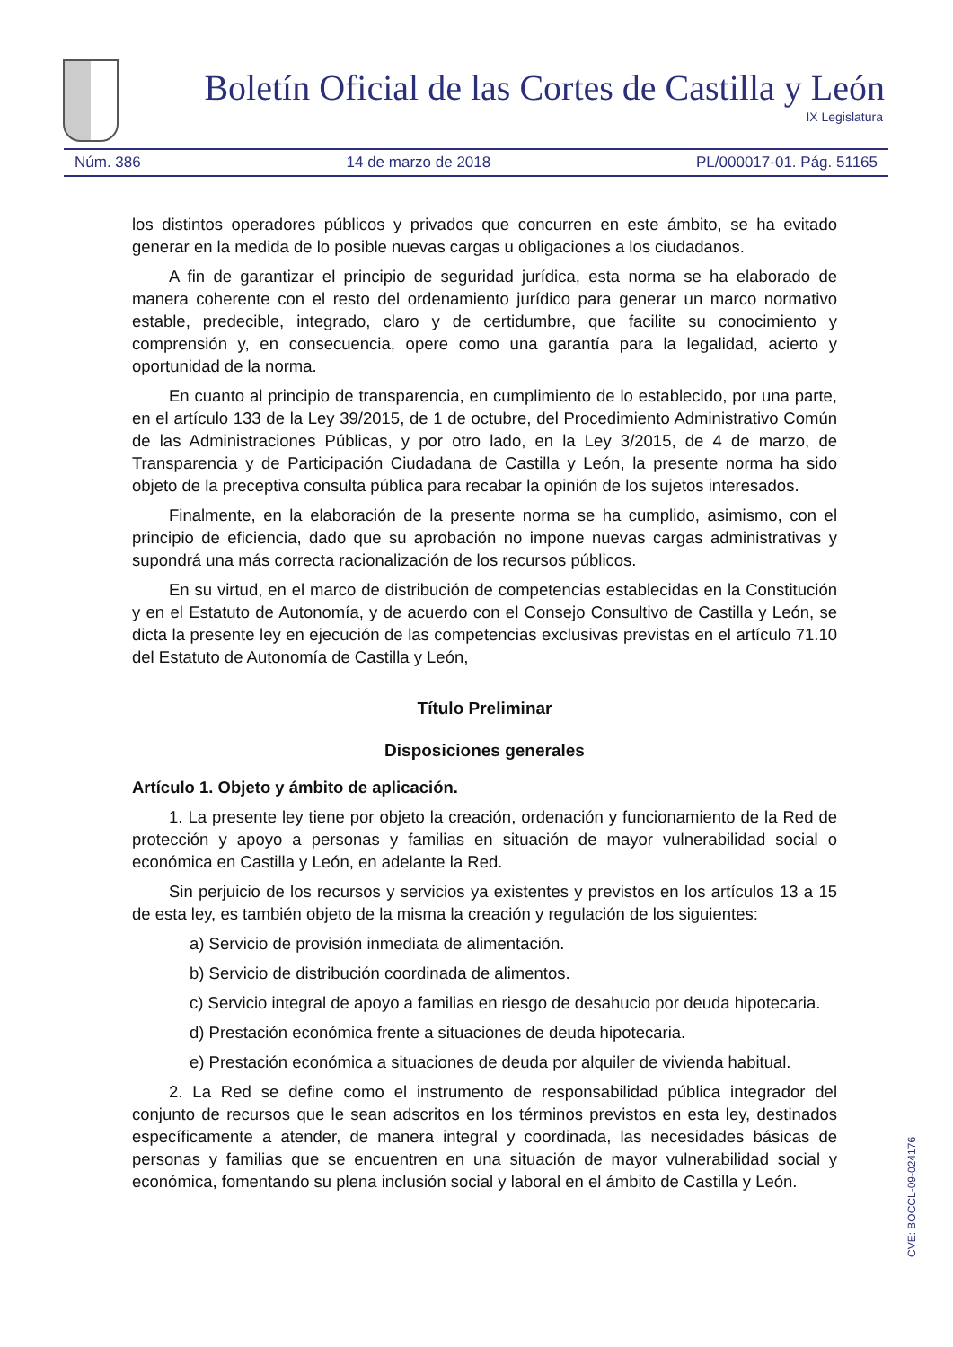Boletín Oficial de las Cortes de Castilla y León
IX Legislatura
Núm. 386 14 de marzo de 2018 PL/000017-01. Pág. 51165
los distintos operadores públicos y privados que concurren en este ámbito, se ha evitado generar en la medida de lo posible nuevas cargas u obligaciones a los ciudadanos.
A fin de garantizar el principio de seguridad jurídica, esta norma se ha elaborado de manera coherente con el resto del ordenamiento jurídico para generar un marco normativo estable, predecible, integrado, claro y de certidumbre, que facilite su conocimiento y comprensión y, en consecuencia, opere como una garantía para la legalidad, acierto y oportunidad de la norma.
En cuanto al principio de transparencia, en cumplimiento de lo establecido, por una parte, en el artículo 133 de la Ley 39/2015, de 1 de octubre, del Procedimiento Administrativo Común de las Administraciones Públicas, y por otro lado, en la Ley 3/2015, de 4 de marzo, de Transparencia y de Participación Ciudadana de Castilla y León, la presente norma ha sido objeto de la preceptiva consulta pública para recabar la opinión de los sujetos interesados.
Finalmente, en la elaboración de la presente norma se ha cumplido, asimismo, con el principio de eficiencia, dado que su aprobación no impone nuevas cargas administrativas y supondrá una más correcta racionalización de los recursos públicos.
En su virtud, en el marco de distribución de competencias establecidas en la Constitución y en el Estatuto de Autonomía, y de acuerdo con el Consejo Consultivo de Castilla y León, se dicta la presente ley en ejecución de las competencias exclusivas previstas en el artículo 71.10 del Estatuto de Autonomía de Castilla y León,
Título Preliminar
Disposiciones generales
Artículo 1. Objeto y ámbito de aplicación.
1. La presente ley tiene por objeto la creación, ordenación y funcionamiento de la Red de protección y apoyo a personas y familias en situación de mayor vulnerabilidad social o económica en Castilla y León, en adelante la Red.
Sin perjuicio de los recursos y servicios ya existentes y previstos en los artículos 13 a 15 de esta ley, es también objeto de la misma la creación y regulación de los siguientes:
a) Servicio de provisión inmediata de alimentación.
b) Servicio de distribución coordinada de alimentos.
c) Servicio integral de apoyo a familias en riesgo de desahucio por deuda hipotecaria.
d) Prestación económica frente a situaciones de deuda hipotecaria.
e) Prestación económica a situaciones de deuda por alquiler de vivienda habitual.
2. La Red se define como el instrumento de responsabilidad pública integrador del conjunto de recursos que le sean adscritos en los términos previstos en esta ley, destinados específicamente a atender, de manera integral y coordinada, las necesidades básicas de personas y familias que se encuentren en una situación de mayor vulnerabilidad social y económica, fomentando su plena inclusión social y laboral en el ámbito de Castilla y León.
CVE: BOCCL-09-024176